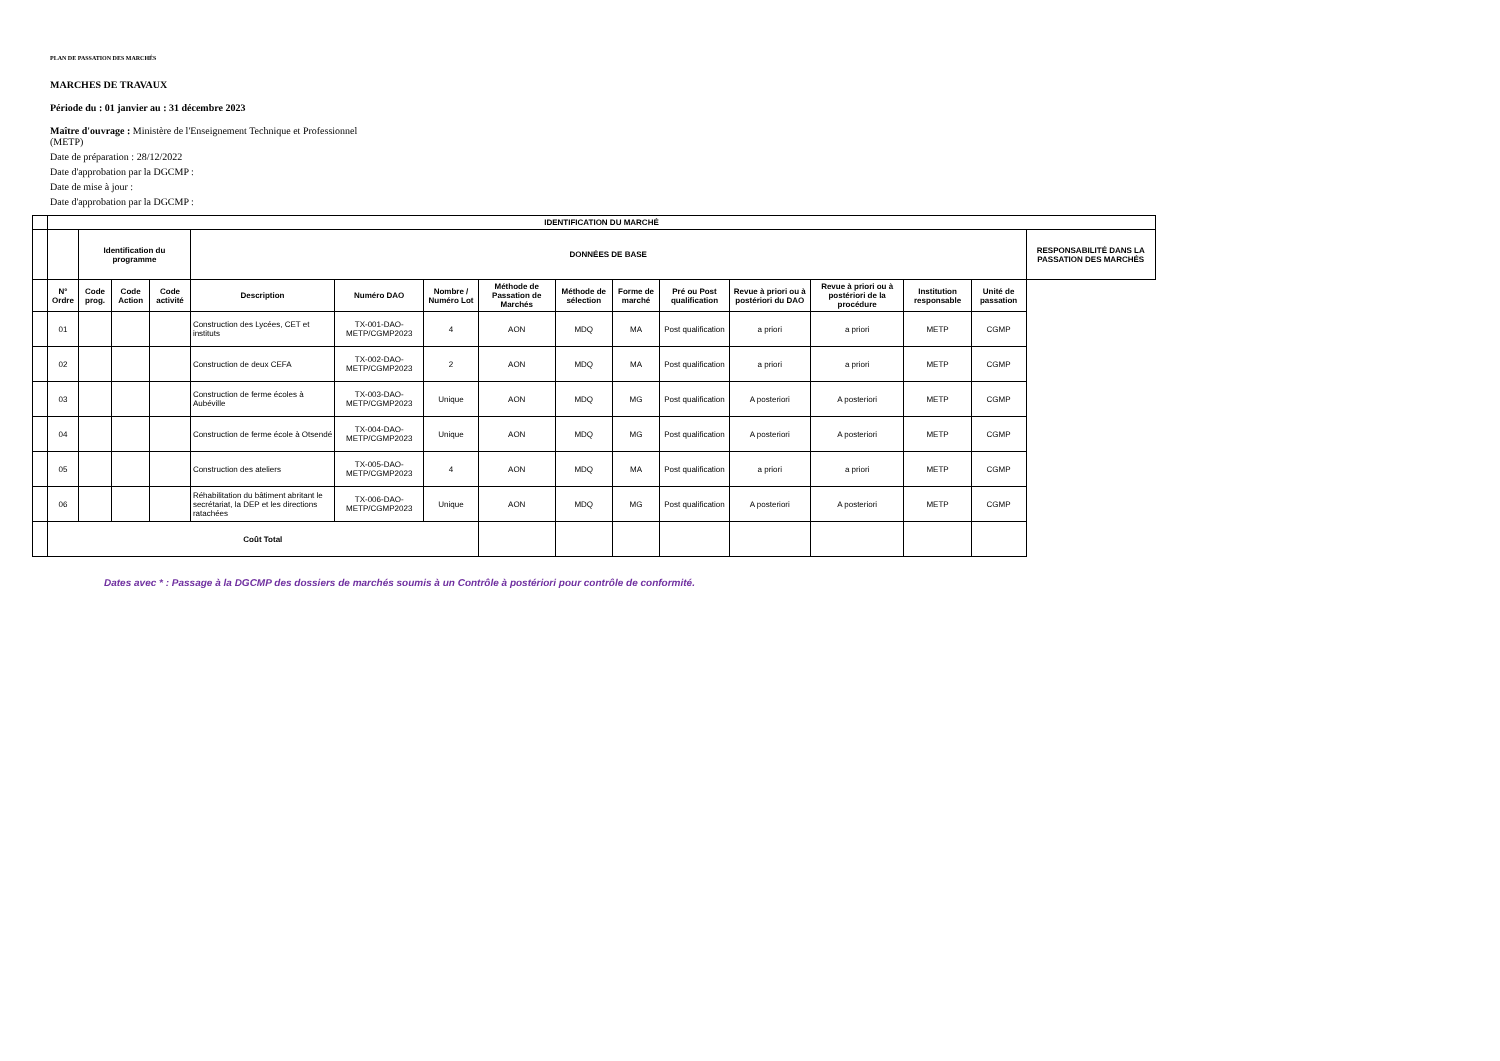PLAN DE PASSATION DES MARCHÉS
MARCHES DE TRAVAUX
Période du : 01 janvier au : 31 décembre 2023
Maître d'ouvrage : Ministère de l'Enseignement Technique et Professionnel
(METP)
Date de préparation : 28/12/2022
Date d'approbation par la DGCMP :
Date de mise à jour :
Date d'approbation par la DGCMP :
| | IDENTIFICATION DU MARCHÉ | | | | | | | | | | | | | | | |
| --- | --- | --- | --- | --- | --- | --- | --- | --- | --- | --- | --- | --- | --- | --- | --- | --- |
| | | Identification du programme | | | DONNÉES DE BASE | | | | | | | | | | | RESPONSABILITÉ DANS LA PASSATION DES MARCHÉS |
| | N° Ordre | Code prog. | Code Action | Code activité | Description | Numéro DAO | Nombre / Numéro Lot | Méthode de Passation de Marchés | Méthode de sélection | Forme de marché | Pré ou Post qualification | Revue à priori ou à postériori du DAO | Revue à priori ou à postériori de la procédure | Institution responsable | Unité de passation | |
| | 01 | | | | Construction des Lycées, CET et instituts | TX-001-DAO-METP/CGMP2023 | 4 | AON | MDQ | MA | Post qualification | a priori | a priori | METP | CGMP | |
| | 02 | | | | Construction de deux CEFA | TX-002-DAO-METP/CGMP2023 | 2 | AON | MDQ | MA | Post qualification | a priori | a priori | METP | CGMP | |
| | 03 | | | | Construction de ferme écoles à Aubéville | TX-003-DAO-METP/CGMP2023 | Unique | AON | MDQ | MG | Post qualification | A posteriori | A posteriori | METP | CGMP | |
| | 04 | | | | Construction de ferme école à Otsendé | TX-004-DAO-METP/CGMP2023 | Unique | AON | MDQ | MG | Post qualification | A posteriori | A posteriori | METP | CGMP | |
| | 05 | | | | Construction des ateliers | TX-005-DAO-METP/CGMP2023 | 4 | AON | MDQ | MA | Post qualification | a priori | a priori | METP | CGMP | |
| | 06 | | | | Réhabilitation du bâtiment abritant le secrétariat, la DEP et les directions ratachées | TX-006-DAO-METP/CGMP2023 | Unique | AON | MDQ | MG | Post qualification | A posteriori | A posteriori | METP | CGMP | |
| | Coût Total | | | | | | | | | | | | | | | |
Dates avec * : Passage à la DGCMP des dossiers de marchés soumis à un Contrôle à postériori pour contrôle de conformité.